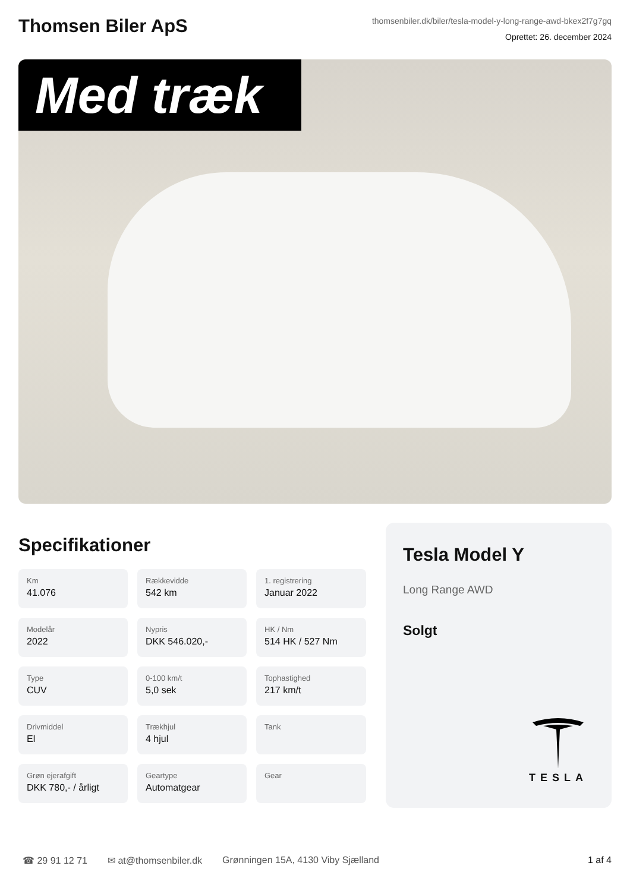Thomsen Biler ApS
thomsenbiler.dk/biler/tesla-model-y-long-range-awd-bkex2f7g7gq
Oprettet: 26. december 2024
Med træk
Specifikationer
Km
41.076
Rækkevidde
542 km
1. registrering
Januar 2022
Modelår
2022
Nypris
DKK 546.020,-
HK / Nm
514 HK / 527 Nm
Type
CUV
0-100 km/t
5,0 sek
Tophastighed
217 km/t
Drivmiddel
El
Trækhjul
4 hjul
Tank
Grøn ejerafgift
DKK 780,- / årligt
Geartype
Automatgear
Gear
Tesla Model Y
Long Range AWD
Solgt
TESLA
☎ 29 91 12 71 ✉ at@thomsenbiler.dk Grønningen 15A, 4130 Viby Sjælland 1 af 4